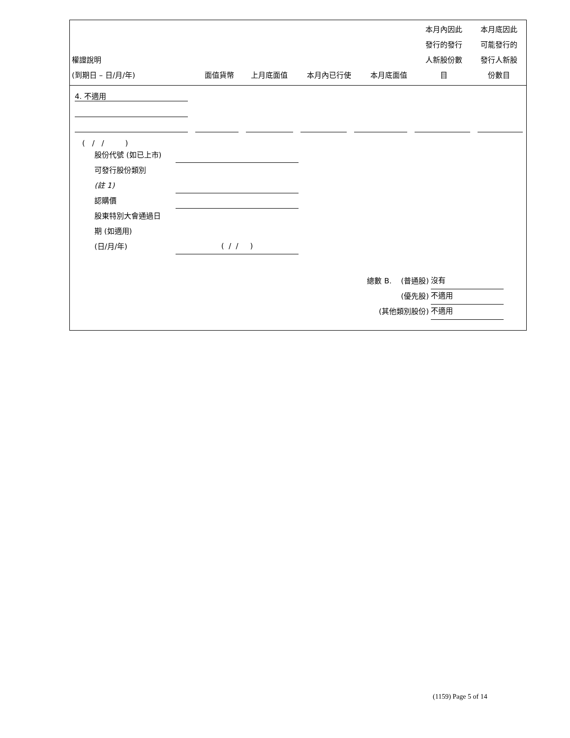| 權證說明 (到期日 – 日/月/年) | 面值貨幣 | 上月底面值 | 本月內已行使 | 本月底面值 | 本月內因此 發行的發行 人新股份數 目 | 本月底因此 可能發行的 發行人新股 份數目 |
| --- | --- | --- | --- | --- | --- | --- |
4. 不適用
( / / )
股份代號 (如已上市)
可發行股份類別
(註 1)
認購價
股東特別大會通過日
期 (如適用)
(日/月/年) ( / / )
總數 B. (普通股) 沒有
(優先股) 不適用
(其他類別股份) 不適用
(1159) Page 5 of 14